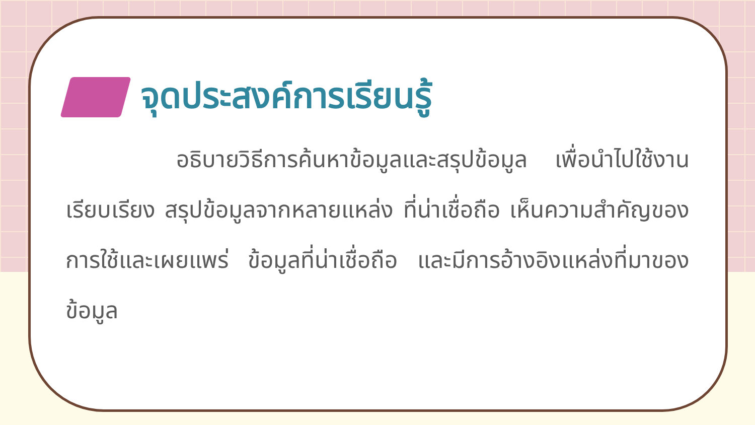จุดประสงค์การเรียนรู้
อธิบายวิธีการค้นหาข้อมูลและสรุปข้อมูล เพื่อนำไปใช้งาน เรียบเรียง สรุปข้อมูลจากหลายแหล่ง ที่น่าเชื่อถือ เห็นความสำคัญของการใช้และเผยแพร่ ข้อมูลที่น่าเชื่อถือ และมีการอ้างอิงแหล่งที่มาของข้อมูล